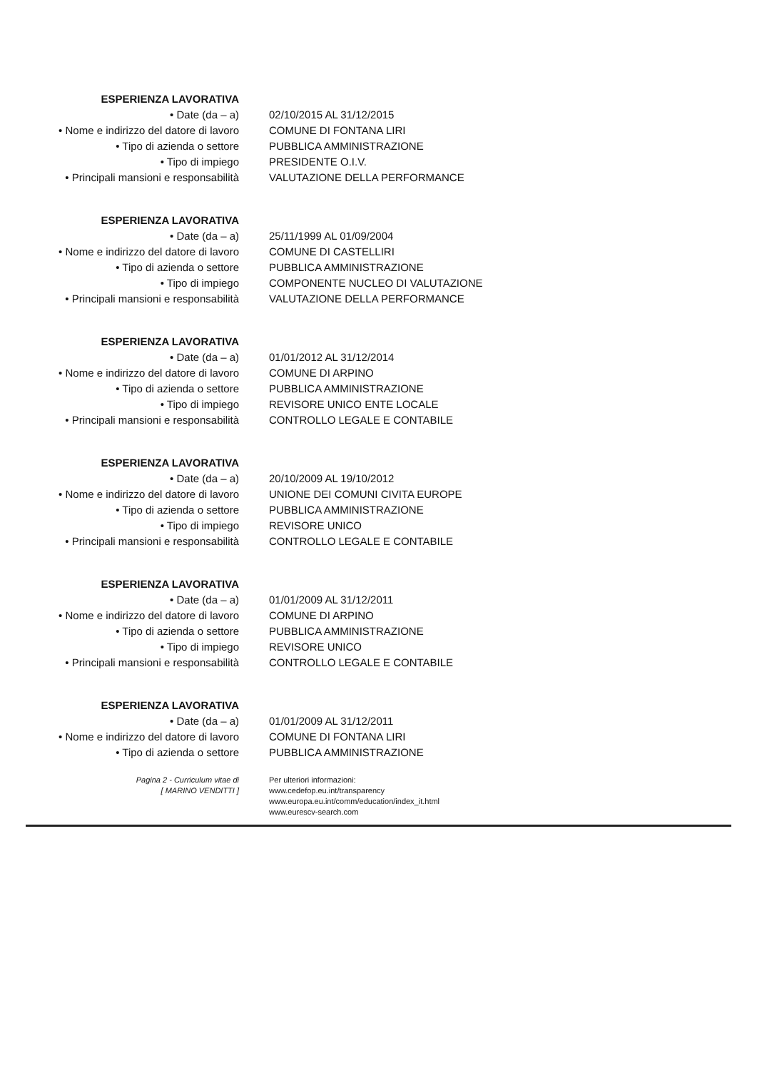ESPERIENZA LAVORATIVA
• Date (da – a) 02/10/2015 AL 31/12/2015
• Nome e indirizzo del datore di lavoro
COMUNE DI FONTANA LIRI
• Tipo di azienda o settore PUBBLICA AMMINISTRAZIONE
• Tipo di impiego PRESIDENTE O.I.V.
• Principali mansioni e responsabilità
VALUTAZIONE DELLA PERFORMANCE
ESPERIENZA LAVORATIVA
• Date (da – a) 25/11/1999 AL 01/09/2004
• Nome e indirizzo del datore di lavoro
COMUNE DI CASTELLIRI
• Tipo di azienda o settore PUBBLICA AMMINISTRAZIONE
• Tipo di impiego COMPONENTE NUCLEO DI VALUTAZIONE
• Principali mansioni e responsabilità
VALUTAZIONE DELLA PERFORMANCE
ESPERIENZA LAVORATIVA
• Date (da – a) 01/01/2012 AL 31/12/2014
• Nome e indirizzo del datore di lavoro
COMUNE DI ARPINO
• Tipo di azienda o settore PUBBLICA AMMINISTRAZIONE
• Tipo di impiego REVISORE UNICO ENTE LOCALE
• Principali mansioni e responsabilità
CONTROLLO LEGALE E CONTABILE
ESPERIENZA LAVORATIVA
• Date (da – a) 20/10/2009 AL 19/10/2012
• Nome e indirizzo del datore di lavoro
UNIONE DEI COMUNI CIVITA EUROPE
• Tipo di azienda o settore PUBBLICA AMMINISTRAZIONE
• Tipo di impiego REVISORE UNICO
• Principali mansioni e responsabilità
CONTROLLO LEGALE E CONTABILE
ESPERIENZA LAVORATIVA
• Date (da – a) 01/01/2009 AL 31/12/2011
• Nome e indirizzo del datore di lavoro
COMUNE DI ARPINO
• Tipo di azienda o settore PUBBLICA AMMINISTRAZIONE
• Tipo di impiego REVISORE UNICO
• Principali mansioni e responsabilità
CONTROLLO LEGALE E CONTABILE
ESPERIENZA LAVORATIVA
• Date (da – a) 01/01/2009 AL 31/12/2011
• Nome e indirizzo del datore di lavoro
COMUNE DI FONTANA LIRI
• Tipo di azienda o settore PUBBLICA AMMINISTRAZIONE
Pagina 2 - Curriculum vitae di
[ MARINO VENDITTI ]
Per ulteriori informazioni:
www.cedefop.eu.int/transparency
www.europa.eu.int/comm/education/index_it.html
www.eurescv-search.com